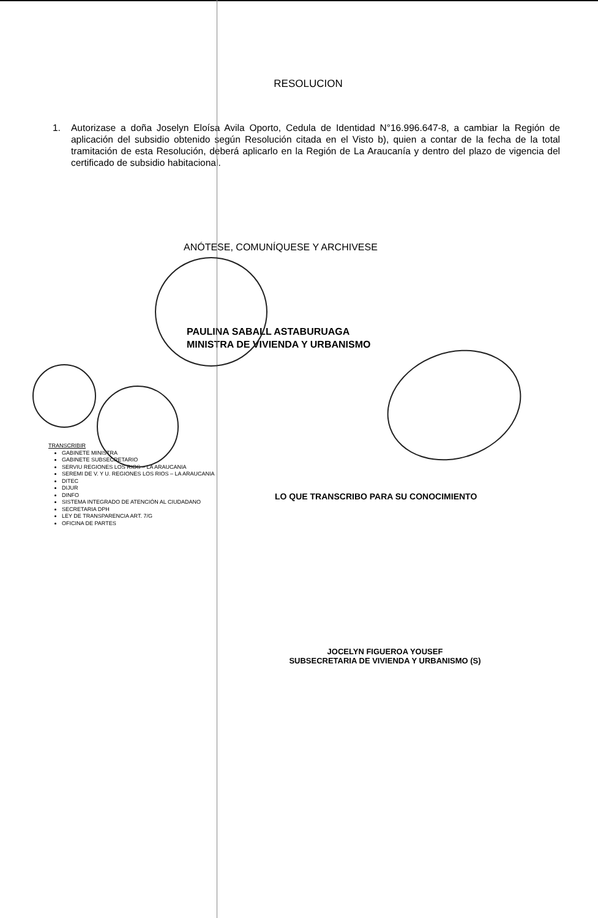RESOLUCION
1. Autorizase a doña Joselyn Eloísa Avila Oporto, Cedula de Identidad N°16.996.647-8, a cambiar la Región de aplicación del subsidio obtenido según Resolución citada en el Visto b), quien a contar de la fecha de la total tramitación de esta Resolución, deberá aplicarlo en la Región de La Araucanía y dentro del plazo de vigencia del certificado de subsidio habitacional.
ANÓTESE, COMUNÍQUESE Y ARCHIVESE
PAULINA SABALL ASTABURUAGA
MINISTRA DE VIVIENDA Y URBANISMO
TRANSCRIBIR
GABINETE MINISTRA
GABINETE SUBSECRETARIO
SERVIU REGIONES LOS RIOS – LA ARAUCANIA
SEREMI DE V. Y U. REGIONES LOS RIOS – LA ARAUCANIA
DITEC
DIJUR
DINFO
SISTEMA INTEGRADO DE ATENCIÓN AL CIUDADANO
SECRETARIA DPH
LEY DE TRANSPARENCIA ART. 7/G
OFICINA DE PARTES
LO QUE TRANSCRIBO PARA SU CONOCIMIENTO
JOCELYN FIGUEROA YOUSEF
SUBSECRETARIA DE VIVIENDA Y URBANISMO (S)